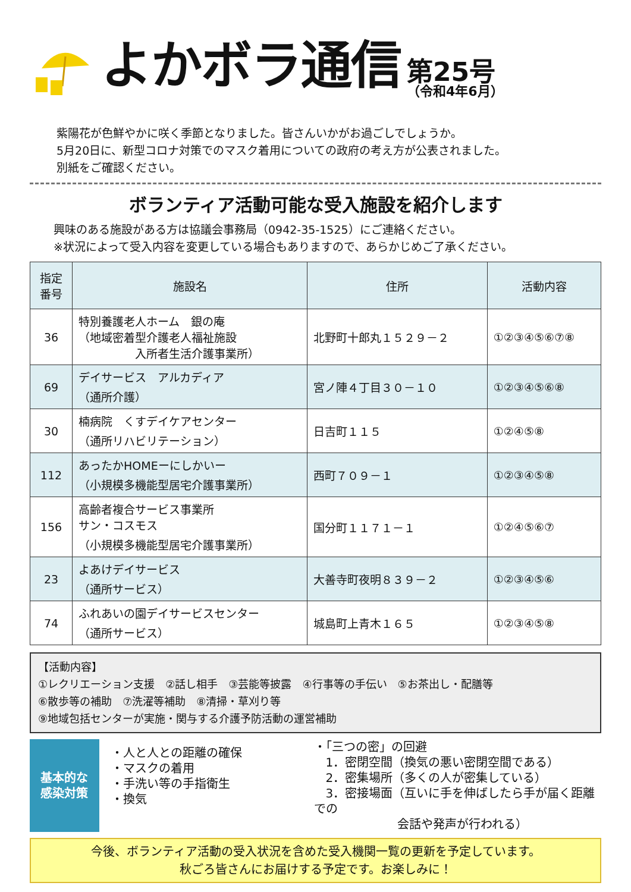よかボラ通信
第25号
（令和4年6月）
紫陽花が色鮮やかに咲く季節となりました。皆さんいかがお過ごしでしょうか。
5月20日に、新型コロナ対策でのマスク着用についての政府の考え方が公表されました。
別紙をご確認ください。
ボランティア活動可能な受入施設を紹介します
興味のある施設がある方は協議会事務局（0942-35-1525）にご連絡ください。
※状況によって受入内容を変更している場合もありますので、あらかじめご了承ください。
| 指定 番号 | 施設名 | 住所 | 活動内容 |
| --- | --- | --- | --- |
| 36 | 特別養護老人ホーム 銀の庵 （地域密着型介護老人福祉施設 入所者生活介護事業所） | 北野町十郎丸１５２９－２ | ①②③④⑤⑥⑦⑧ |
| 69 | デイサービス アルカディア （通所介護） | 宮ノ陣４丁目３０－１０ | ①②③④⑤⑥⑧ |
| 30 | 楠病院 くすデイケアセンター （通所リハビリテーション） | 日吉町１１５ | ①②④⑤⑧ |
| 112 | あったかHOMEーにしかいー （小規模多機能型居宅介護事業所） | 西町７０９－１ | ①②③④⑤⑧ |
| 156 | 高齢者複合サービス事業所 サン・コスモス （小規模多機能型居宅介護事業所） | 国分町１１７１－１ | ①②④⑤⑥⑦ |
| 23 | よあけデイサービス （通所サービス） | 大善寺町夜明８３９－２ | ①②③④⑤⑥ |
| 74 | ふれあいの園デイサービスセンター （通所サービス） | 城島町上青木１６５ | ①②③④⑤⑧ |
【活動内容】
①レクリエーション支援　②話し相手　③芸能等披露　④行事等の手伝い　⑤お茶出し・配膳等
⑥散歩等の補助　⑦洗濯等補助　⑧清掃・草刈り等
⑨地域包括センターが実施・関与する介護予防活動の運営補助
基本的な
感染対策
・人と人との距離の確保
・マスクの着用
・手洗い等の手指衛生
・換気
・「三つの密」の回避
　1．密閉空間（換気の悪い密閉空間である）
　2．密集場所（多くの人が密集している）
　3．密接場面（互いに手を伸ばしたら手が届く距離での
　　　　　　　会話や発声が行われる）
今後、ボランティア活動の受入状況を含めた受入機関一覧の更新を予定しています。
秋ごろ皆さんにお届けする予定です。お楽しみに！